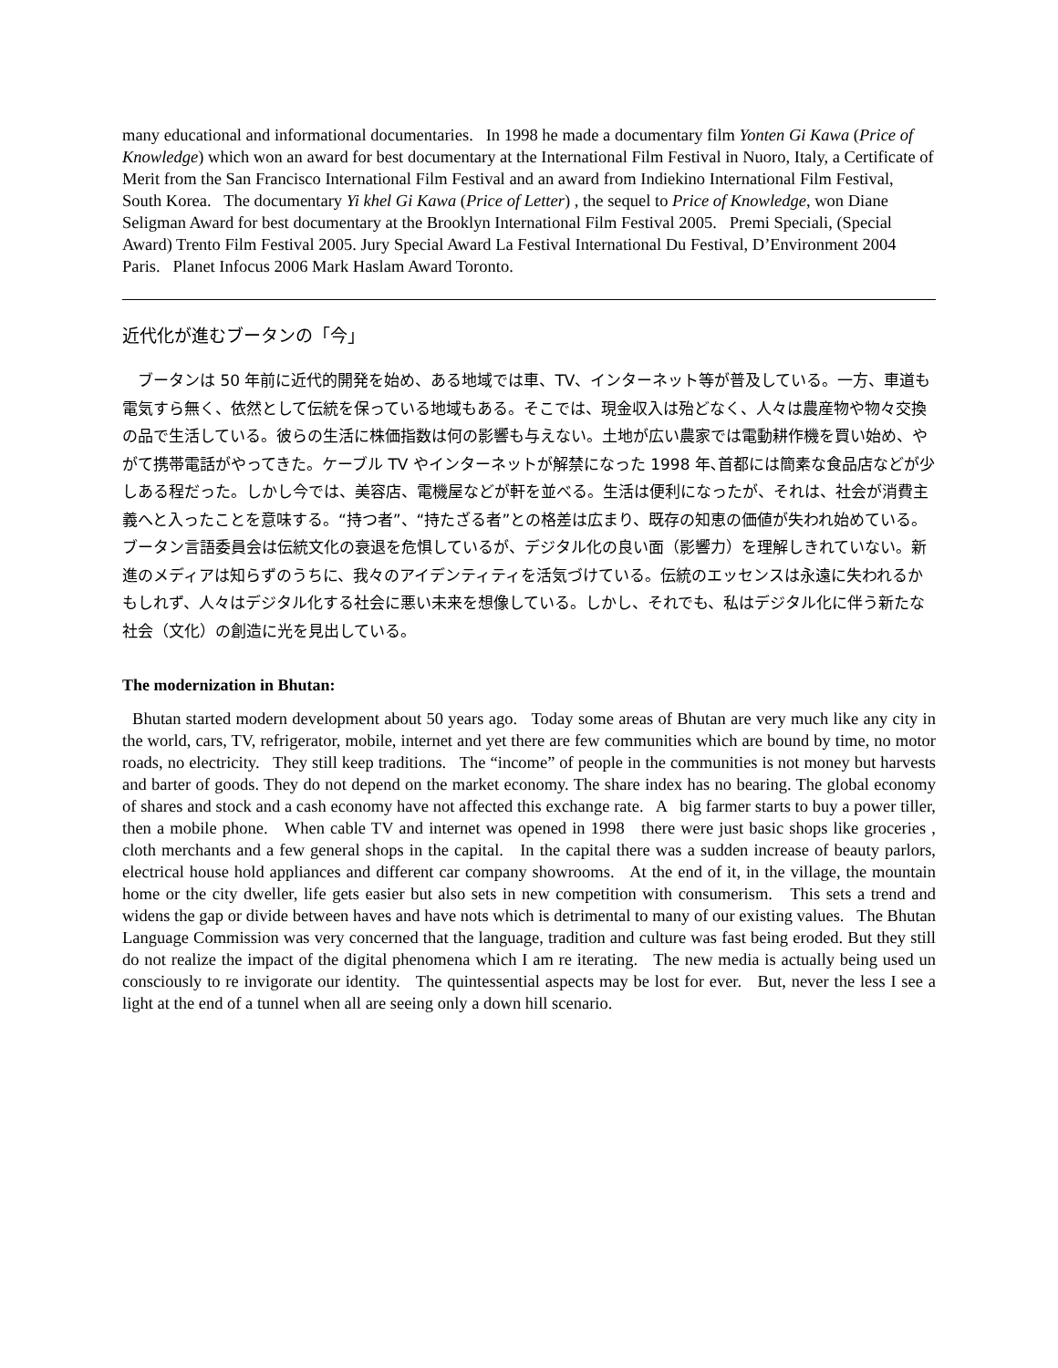many educational and informational documentaries. In 1998 he made a documentary film Yonten Gi Kawa (Price of Knowledge) which won an award for best documentary at the International Film Festival in Nuoro, Italy, a Certificate of Merit from the San Francisco International Film Festival and an award from Indiekino International Film Festival, South Korea. The documentary Yi khel Gi Kawa (Price of Letter) , the sequel to Price of Knowledge, won Diane Seligman Award for best documentary at the Brooklyn International Film Festival 2005. Premi Speciali, (Special Award) Trento Film Festival 2005. Jury Special Award La Festival International Du Festival, D’Environment 2004 Paris. Planet Infocus 2006 Mark Haslam Award Toronto.
近代化が進むブータンの「今」
ブータンは 50 年前に近代的開発を始め、ある地域では車、TV、インターネット等が普及している。一方、車道も電気すら無く、依然として伝統を保っている地域もある。そこでは、現金収入は殆どなく、人々は農産物や物々交換の品で生活している。彼らの生活に株価指数は何の影響も与えない。土地が広い農家では電動耕作機を買い始め、やがて携帯電話がやってきた。ケーブル TV やインターネットが解禁になった 1998 年､首都には簡素な食品店などが少しある程だった。しかし今では、美容店、電機屋などが軒を並べる。生活は便利になったが、それは、社会が消費主義へと入ったことを意味する。“持つ者”、“持たざる者”との格差は広まり、既存の知恵の価値が失われ始めている。ブータン言語委員会は伝統文化の衰退を危惧しているが、デジタル化の良い面（影響力）を理解しきれていない。新進のメディアは知らずのうちに、我々のアイデンティティを活気づけている。伝統のエッセンスは永遠に失われるかもしれず、人々はデジタル化する社会に悪い未来を想像している。しかし、それでも、私はデジタル化に伴う新たな社会（文化）の創造に光を見出している。
The modernization in Bhutan:
Bhutan started modern development about 50 years ago. Today some areas of Bhutan are very much like any city in the world, cars, TV, refrigerator, mobile, internet and yet there are few communities which are bound by time, no motor roads, no electricity. They still keep traditions. The “income” of people in the communities is not money but harvests and barter of goods. They do not depend on the market economy. The share index has no bearing. The global economy of shares and stock and a cash economy have not affected this exchange rate. A big farmer starts to buy a power tiller, then a mobile phone. When cable TV and internet was opened in 1998 there were just basic shops like groceries , cloth merchants and a few general shops in the capital. In the capital there was a sudden increase of beauty parlors, electrical house hold appliances and different car company showrooms. At the end of it, in the village, the mountain home or the city dweller, life gets easier but also sets in new competition with consumerism. This sets a trend and widens the gap or divide between haves and have nots which is detrimental to many of our existing values. The Bhutan Language Commission was very concerned that the language, tradition and culture was fast being eroded. But they still do not realize the impact of the digital phenomena which I am re iterating. The new media is actually being used un consciously to re invigorate our identity. The quintessential aspects may be lost for ever. But, never the less I see a light at the end of a tunnel when all are seeing only a down hill scenario.